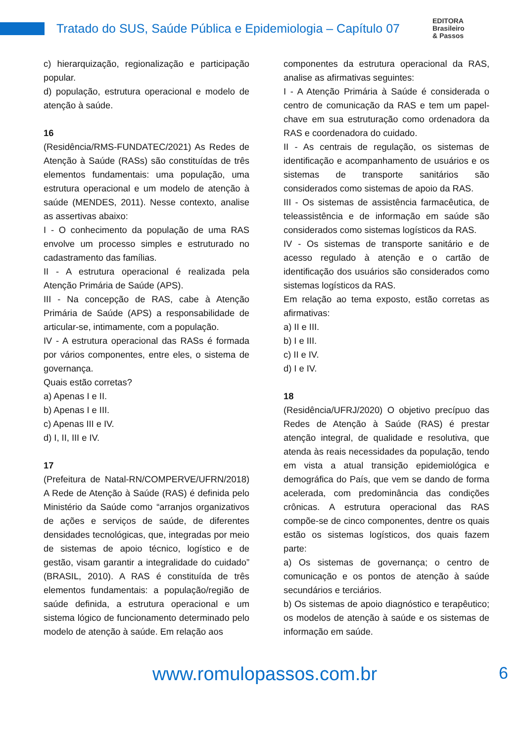Tratado do SUS, Saúde Pública e Epidemiologia – Capítulo 07
EDITORA
Brasileiro
& Passos
c) hierarquização, regionalização e participação popular.
d) população, estrutura operacional e modelo de atenção à saúde.
16
(Residência/RMS-FUNDATEC/2021) As Redes de Atenção à Saúde (RASs) são constituídas de três elementos fundamentais: uma população, uma estrutura operacional e um modelo de atenção à saúde (MENDES, 2011). Nesse contexto, analise as assertivas abaixo:
I - O conhecimento da população de uma RAS envolve um processo simples e estruturado no cadastramento das famílias.
II - A estrutura operacional é realizada pela Atenção Primária de Saúde (APS).
III - Na concepção de RAS, cabe à Atenção Primária de Saúde (APS) a responsabilidade de articular-se, intimamente, com a população.
IV - A estrutura operacional das RASs é formada por vários componentes, entre eles, o sistema de governança.
Quais estão corretas?
a) Apenas I e II.
b) Apenas I e III.
c) Apenas III e IV.
d) I, II, III e IV.
17
(Prefeitura de Natal-RN/COMPERVE/UFRN/2018) A Rede de Atenção à Saúde (RAS) é definida pelo Ministério da Saúde como “arranjos organizativos de ações e serviços de saúde, de diferentes densidades tecnológicas, que, integradas por meio de sistemas de apoio técnico, logístico e de gestão, visam garantir a integralidade do cuidado” (BRASIL, 2010). A RAS é constituída de três elementos fundamentais: a população/região de saúde definida, a estrutura operacional e um sistema lógico de funcionamento determinado pelo modelo de atenção à saúde. Em relação aos
componentes da estrutura operacional da RAS, analise as afirmativas seguintes:
I - A Atenção Primária à Saúde é considerada o centro de comunicação da RAS e tem um papel-chave em sua estruturação como ordenadora da RAS e coordenadora do cuidado.
II - As centrais de regulação, os sistemas de identificação e acompanhamento de usuários e os sistemas de transporte sanitários são considerados como sistemas de apoio da RAS.
III - Os sistemas de assistência farmacêutica, de teleassistência e de informação em saúde são considerados como sistemas logísticos da RAS.
IV - Os sistemas de transporte sanitário e de acesso regulado à atenção e o cartão de identificação dos usuários são considerados como sistemas logísticos da RAS.
Em relação ao tema exposto, estão corretas as afirmativas:
a) II e III.
b) I e III.
c) II e IV.
d) I e IV.
18
(Residência/UFRJ/2020) O objetivo precípuo das Redes de Atenção à Saúde (RAS) é prestar atenção integral, de qualidade e resolutiva, que atenda às reais necessidades da população, tendo em vista a atual transição epidemiológica e demográfica do País, que vem se dando de forma acelerada, com predominância das condições crônicas. A estrutura operacional das RAS compõe-se de cinco componentes, dentre os quais estão os sistemas logísticos, dos quais fazem parte:
a) Os sistemas de governança; o centro de comunicação e os pontos de atenção à saúde secundários e terciários.
b) Os sistemas de apoio diagnóstico e terapêutico; os modelos de atenção à saúde e os sistemas de informação em saúde.
www.romulopassos.com.br 6